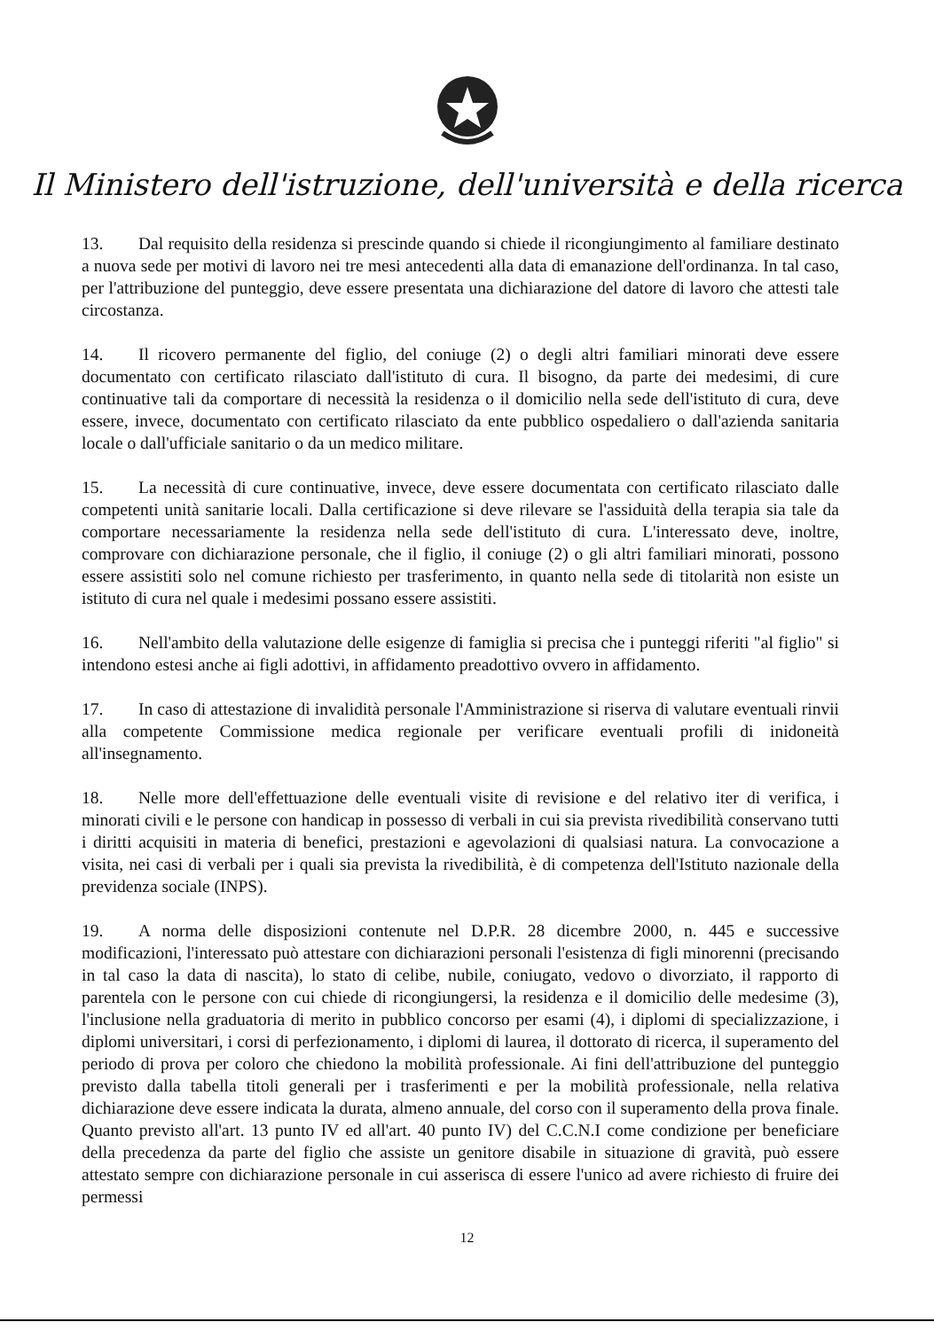Il Ministero dell'istruzione, dell'università e della ricerca
13. Dal requisito della residenza si prescinde quando si chiede il ricongiungimento al familiare destinato a nuova sede per motivi di lavoro nei tre mesi antecedenti alla data di emanazione dell'ordinanza. In tal caso, per l'attribuzione del punteggio, deve essere presentata una dichiarazione del datore di lavoro che attesti tale circostanza.
14. Il ricovero permanente del figlio, del coniuge (2) o degli altri familiari minorati deve essere documentato con certificato rilasciato dall'istituto di cura. Il bisogno, da parte dei medesimi, di cure continuative tali da comportare di necessità la residenza o il domicilio nella sede dell'istituto di cura, deve essere, invece, documentato con certificato rilasciato da ente pubblico ospedaliero o dall'azienda sanitaria locale o dall'ufficiale sanitario o da un medico militare.
15. La necessità di cure continuative, invece, deve essere documentata con certificato rilasciato dalle competenti unità sanitarie locali. Dalla certificazione si deve rilevare se l'assiduità della terapia sia tale da comportare necessariamente la residenza nella sede dell'istituto di cura. L'interessato deve, inoltre, comprovare con dichiarazione personale, che il figlio, il coniuge (2) o gli altri familiari minorati, possono essere assistiti solo nel comune richiesto per trasferimento, in quanto nella sede di titolarità non esiste un istituto di cura nel quale i medesimi possano essere assistiti.
16. Nell'ambito della valutazione delle esigenze di famiglia si precisa che i punteggi riferiti "al figlio" si intendono estesi anche ai figli adottivi, in affidamento preadottivo ovvero in affidamento.
17. In caso di attestazione di invalidità personale l'Amministrazione si riserva di valutare eventuali rinvii alla competente Commissione medica regionale per verificare eventuali profili di inidoneità all'insegnamento.
18. Nelle more dell'effettuazione delle eventuali visite di revisione e del relativo iter di verifica, i minorati civili e le persone con handicap in possesso di verbali in cui sia prevista rivedibilità conservano tutti i diritti acquisiti in materia di benefici, prestazioni e agevolazioni di qualsiasi natura. La convocazione a visita, nei casi di verbali per i quali sia prevista la rivedibilità, è di competenza dell'Istituto nazionale della previdenza sociale (INPS).
19. A norma delle disposizioni contenute nel D.P.R. 28 dicembre 2000, n. 445 e successive modificazioni, l'interessato può attestare con dichiarazioni personali l'esistenza di figli minorenni (precisando in tal caso la data di nascita), lo stato di celibe, nubile, coniugato, vedovo o divorziato, il rapporto di parentela con le persone con cui chiede di ricongiungersi, la residenza e il domicilio delle medesime (3), l'inclusione nella graduatoria di merito in pubblico concorso per esami (4), i diplomi di specializzazione, i diplomi universitari, i corsi di perfezionamento, i diplomi di laurea, il dottorato di ricerca, il superamento del periodo di prova per coloro che chiedono la mobilità professionale. Ai fini dell'attribuzione del punteggio previsto dalla tabella titoli generali per i trasferimenti e per la mobilità professionale, nella relativa dichiarazione deve essere indicata la durata, almeno annuale, del corso con il superamento della prova finale. Quanto previsto all'art. 13 punto IV ed all'art. 40 punto IV) del C.C.N.I come condizione per beneficiare della precedenza da parte del figlio che assiste un genitore disabile in situazione di gravità, può essere attestato sempre con dichiarazione personale in cui asserisca di essere l'unico ad avere richiesto di fruire dei permessi
12